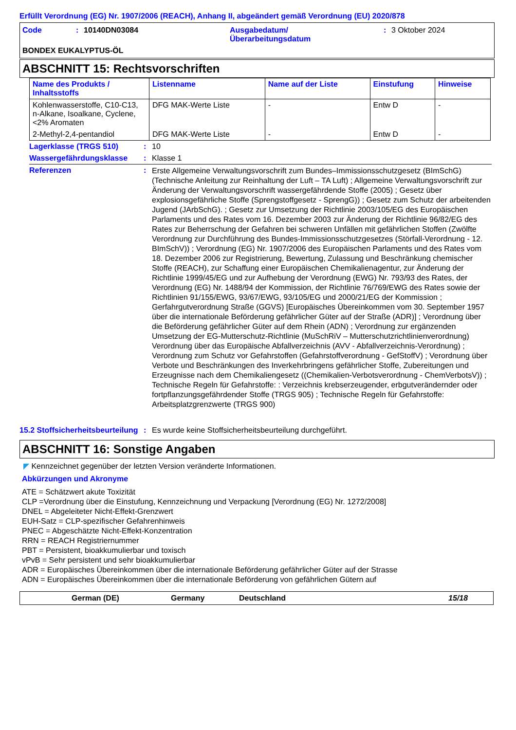Erfüllt Verordnung (EG) Nr. 1907/2006 (REACH), Anhang II, abgeändert gemäß Verordnung (EU) 2020/878
Code : 10140DN03084 Ausgabedatum/
Überarbeitungsdatum
: 3 Oktober 2024
BONDEX EUKALYPTUS-ÖL
ABSCHNITT 15: Rechtsvorschriften
| Name des Produkts / Inhaltsstoffs | Listenname | Name auf der Liste | Einstufung | Hinweise |
| --- | --- | --- | --- | --- |
| Kohlenwasserstoffe, C10-C13, n-Alkane, Isoalkane, Cyclene, <2% Aromaten | DFG MAK-Werte Liste | - | Entw D | - |
| 2-Methyl-2,4-pentandiol | DFG MAK-Werte Liste | - | Entw D | - |
Lagerklasse (TRGS 510) : 10
Wassergefährdungsklasse : Klasse 1
Referenzen :
Erste Allgemeine Verwaltungsvorschrift zum Bundes–Immissionsschutzgesetz (BImSchG) (Technische Anleitung zur Reinhaltung der Luft – TA Luft) ; Allgemeine Verwaltungsvorschrift zur Änderung der Verwaltungsvorschrift wassergefährdende Stoffe (2005) ; Gesetz über explosionsgefährliche Stoffe (Sprengstoffgesetz - SprengG)) ; Gesetz zum Schutz der arbeitenden Jugend (JArbSchG). ; Gesetz zur Umsetzung der Richtlinie 2003/105/EG des Europäischen Parlaments und des Rates vom 16. Dezember 2003 zur Änderung der Richtlinie 96/82/EG des Rates zur Beherrschung der Gefahren bei schweren Unfällen mit gefährlichen Stoffen (Zwölfte Verordnung zur Durchführung des Bundes-Immissionsschutzgesetzes (Störfall-Verordnung - 12. BImSchV)) ; Verordnung (EG) Nr. 1907/2006 des Europäischen Parlaments und des Rates vom 18. Dezember 2006 zur Registrierung, Bewertung, Zulassung und Beschränkung chemischer Stoffe (REACH), zur Schaffung einer Europäischen Chemikalienagentur, zur Änderung der Richtlinie 1999/45/EG und zur Aufhebung der Verordnung (EWG) Nr. 793/93 des Rates, der Verordnung (EG) Nr. 1488/94 der Kommission, der Richtlinie 76/769/EWG des Rates sowie der Richtlinien 91/155/EWG, 93/67/EWG, 93/105/EG und 2000/21/EG der Kommission ; Gerfahrgutverordnung Straße (GGVS) [Europäisches Übereinkommen vom 30. September 1957 über die internationale Beförderung gefährlicher Güter auf der Straße (ADR)] ; Verordnung über die Beförderung gefährlicher Güter auf dem Rhein (ADN) ; Verordnung zur ergänzenden Umsetzung der EG-Mutterschutz-Richtlinie (MuSchRiV – Mutterschutzrichtlinienverordnung) Verordnung über das Europäische Abfallverzeichnis (AVV - Abfallverzeichnis-Verordnung) ; Verordnung zum Schutz vor Gefahrstoffen (Gefahrstoffverordnung - GefStoffV) ; Verordnung über Verbote und Beschränkungen des Inverkehrbringens gefährlicher Stoffe, Zubereitungen und Erzeugnisse nach dem Chemikaliengesetz ((Chemikalien-Verbotsverordnung - ChemVerbotsV)) ; Technische Regeln für Gefahrstoffe: : Verzeichnis krebserzeugender, erbgutverändernder oder fortpflanzungsgefährdender Stoffe (TRGS 905) ; Technische Regeln für Gefahrstoffe: Arbeitsplatzgrenzwerte (TRGS 900)
15.2 Stoffsicherheitsbeurteilung
: Es wurde keine Stoffsicherheitsbeurteilung durchgeführt.
ABSCHNITT 16: Sonstige Angaben
◤ Kennzeichnet gegenüber der letzten Version veränderte Informationen.
Abkürzungen und Akronyme
ATE = Schätzwert akute Toxizität
CLP =Verordnung über die Einstufung, Kennzeichnung und Verpackung [Verordnung (EG) Nr. 1272/2008]
DNEL = Abgeleiteter Nicht-Effekt-Grenzwert
EUH-Satz = CLP-spezifischer Gefahrenhinweis
PNEC = Abgeschätzte Nicht-Effekt-Konzentration
RRN = REACH Registriernummer
PBT = Persistent, bioakkumulierbar und toxisch
vPvB = Sehr persistent und sehr bioakkumulierbar
ADR = Europäisches Übereinkommen über die internationale Beförderung gefährlicher Güter auf der Strasse
ADN = Europäisches Übereinkommen über die internationale Beförderung von gefährlichen Gütern auf
German (DE) Germany Deutschland 15/18